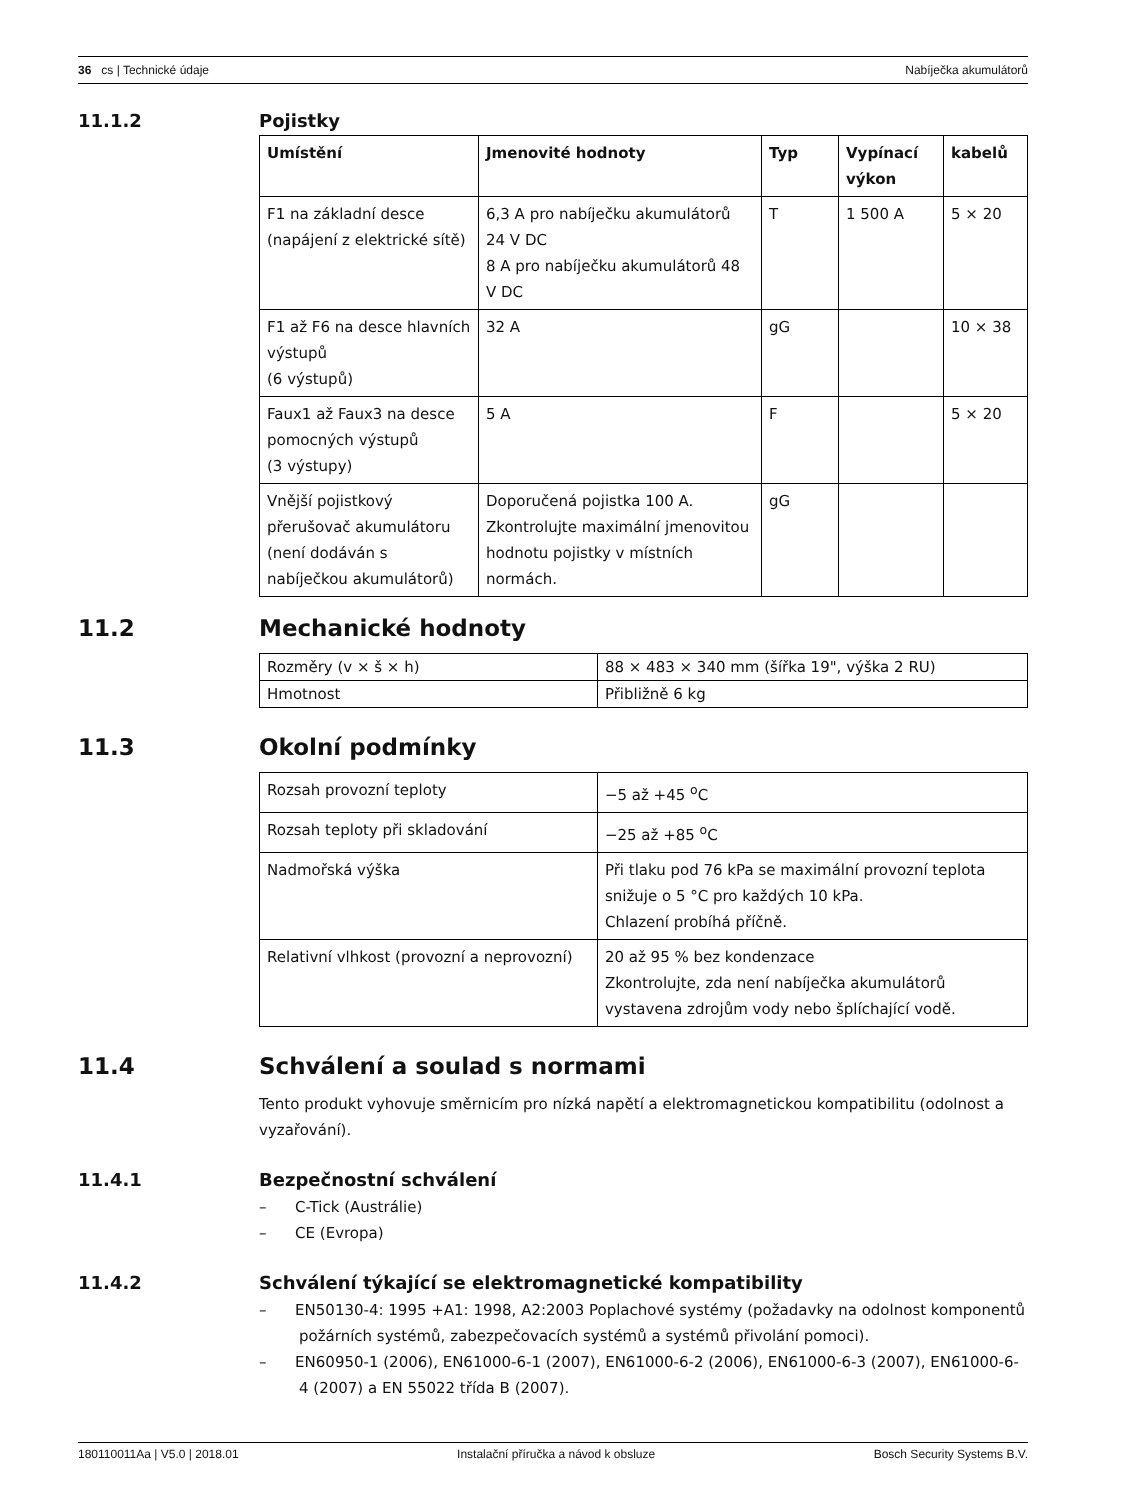36 cs | Technické údaje Nabíječka akumulátorů
11.1.2 Pojistky
| Umístění | Jmenovité hodnoty | Typ | Vypínací výkon | kabelů |
| --- | --- | --- | --- | --- |
| F1 na základní desce (napájení z elektrické sítě) | 6,3 A pro nabíječku akumulátorů 24 V DC 8 A pro nabíječku akumulátorů 48 V DC | T | 1 500 A | 5 × 20 |
| F1 až F6 na desce hlavních výstupů (6 výstupů) | 32 A | gG | | 10 × 38 |
| Faux1 až Faux3 na desce pomocných výstupů (3 výstupy) | 5 A | F | | 5 × 20 |
| Vnější pojistkový přerušovač akumulátoru (není dodáván s nabíječkou akumulátorů) | Doporučená pojistka 100 A. Zkontrolujte maximální jmenovitou hodnotu pojistky v místních normách. | gG | | |
11.2 Mechanické hodnoty
| Rozměry (v × š × h) | 88 × 483 × 340 mm (šířka 19", výška 2 RU) |
| Hmotnost | Přibližně 6 kg |
11.3 Okolní podmínky
| Rozsah provozní teploty | −5 až +45 <sup>o</sup>C |
| Rozsah teploty při skladování | −25 až +85 <sup>o</sup>C |
| Nadmořská výška | Při tlaku pod 76 kPa se maximální provozní teplota snižuje o 5 °C pro každých 10 kPa. Chlazení probíhá příčně. |
| Relativní vlhkost (provozní a neprovozní) | 20 až 95 % bez kondenzace Zkontrolujte, zda není nabíječka akumulátorů vystavena zdrojům vody nebo šplíchající vodě. |
11.4 Schválení a soulad s normami
Tento produkt vyhovuje směrnicím pro nízká napětí a elektromagnetickou kompatibilitu (odolnost a vyzařování).
11.4.1 Bezpečnostní schválení
– C-Tick (Austrálie)
– CE (Evropa)
11.4.2 Schválení týkající se elektromagnetické kompatibility
– EN50130-4: 1995 +A1: 1998, A2:2003 Poplachové systémy (požadavky na odolnost komponentů požárních systémů, zabezpečovacích systémů a systémů přivolání pomoci).
– EN60950-1 (2006), EN61000-6-1 (2007), EN61000-6-2 (2006), EN61000-6-3 (2007), EN61000-6-4 (2007) a EN 55022 třída B (2007).
180110011Aa | V5.0 | 2018.01 Instalační příručka a návod k obsluze Bosch Security Systems B.V.